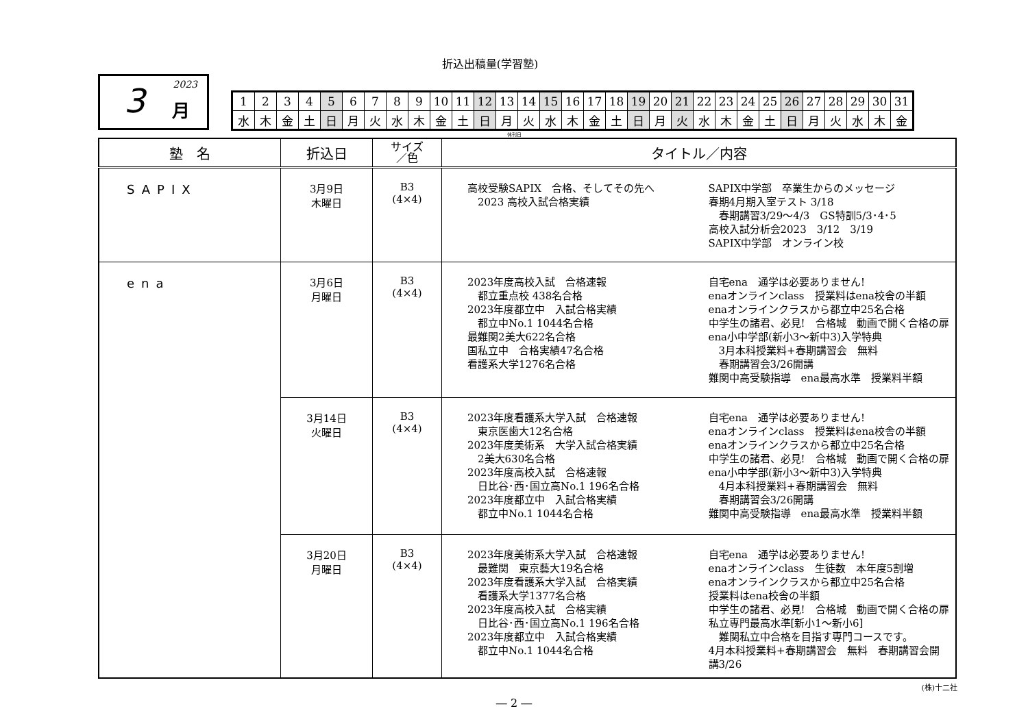折込出稿量(学習塾)
3 2023
月
| 1 | 2 | 3 | 4 | 5 | 6 | 7 | 8 | 9 | 10 | 11 | 12 | 13 | 14 | 15 | 16 | 17 | 18 | 19 | 20 | 21 | 22 | 23 | 24 | 25 | 26 | 27 | 28 | 29 | 30 | 31 |
| 水 | 木 | 金 | 土 | 日 | 月 | 火 | 水 | 木 | 金 | 土 | 日 | 月 | 火 | 水 | 木 | 金 | 土 | 日 | 月 | 火 | 水 | 木 | 金 | 土 | 日 | 月 | 火 | 水 | 木 | 金 |
休刊日
| 塾 名 | 折込日 | サイズ ／色 | タイトル／内容 |
| --- | --- | --- | --- |
| SAPIX | 3月9日 木曜日 | B3 (4×4) | 高校受験SAPIX 合格、そしてその先へ 2023 高校入試合格実績 SAPIX中学部 卒業生からのメッセージ 春期4月期入室テスト 3/18 春期講習3/29～4/3 GS特訓5/3･4･5 高校入試分析会2023 3/12 3/19 SAPIX中学部 オンライン校 |
| ena | 3月6日 月曜日 | B3 (4×4) | 2023年度高校入試 合格速報 都立重点校 438名合格 2023年度都立中 入試合格実績 都立中No.1 1044名合格 最難関2美大622名合格 国私立中 合格実績47名合格 看護系大学1276名合格 自宅ena 通学は必要ありません! enaオンラインclass 授業料はena校舎の半額 enaオンラインクラスから都立中25名合格 中学生の諸君、必見! 合格城 動画で開く合格の扉 ena小中学部(新小3～新中3)入学特典 3月本科授業料+春期講習会 無料 春期講習会3/26開講 難関中高受験指導 ena最高水準 授業料半額 |
| | 3月14日 火曜日 | B3 (4×4) | 2023年度看護系大学入試 合格速報 東京医歯大12名合格 2023年度美術系 大学入試合格実績 2美大630名合格 2023年度高校入試 合格速報 日比谷･西･国立高No.1 196名合格 2023年度都立中 入試合格実績 都立中No.1 1044名合格 自宅ena 通学は必要ありません! enaオンラインclass 授業料はena校舎の半額 enaオンラインクラスから都立中25名合格 中学生の諸君、必見! 合格城 動画で開く合格の扉 ena小中学部(新小3～新中3)入学特典 4月本科授業料+春期講習会 無料 春期講習会3/26開講 難関中高受験指導 ena最高水準 授業料半額 |
| | 3月20日 月曜日 | B3 (4×4) | 2023年度美術系大学入試 合格速報 最難関 東京藝大19名合格 2023年度看護系大学入試 合格実績 看護系大学1377名合格 2023年度高校入試 合格実績 日比谷･西･国立高No.1 196名合格 2023年度都立中 入試合格実績 都立中No.1 1044名合格 自宅ena 通学は必要ありません! enaオンラインclass 生徒数 本年度5割増 enaオンラインクラスから都立中25名合格 授業料はena校舎の半額 中学生の諸君、必見! 合格城 動画で開く合格の扉 私立専門最高水準[新小1～新小6] 難関私立中合格を目指す専門コースです。 4月本科授業料+春期講習会 無料 春期講習会開講3/26 |
(株)十二社
― 2 ―